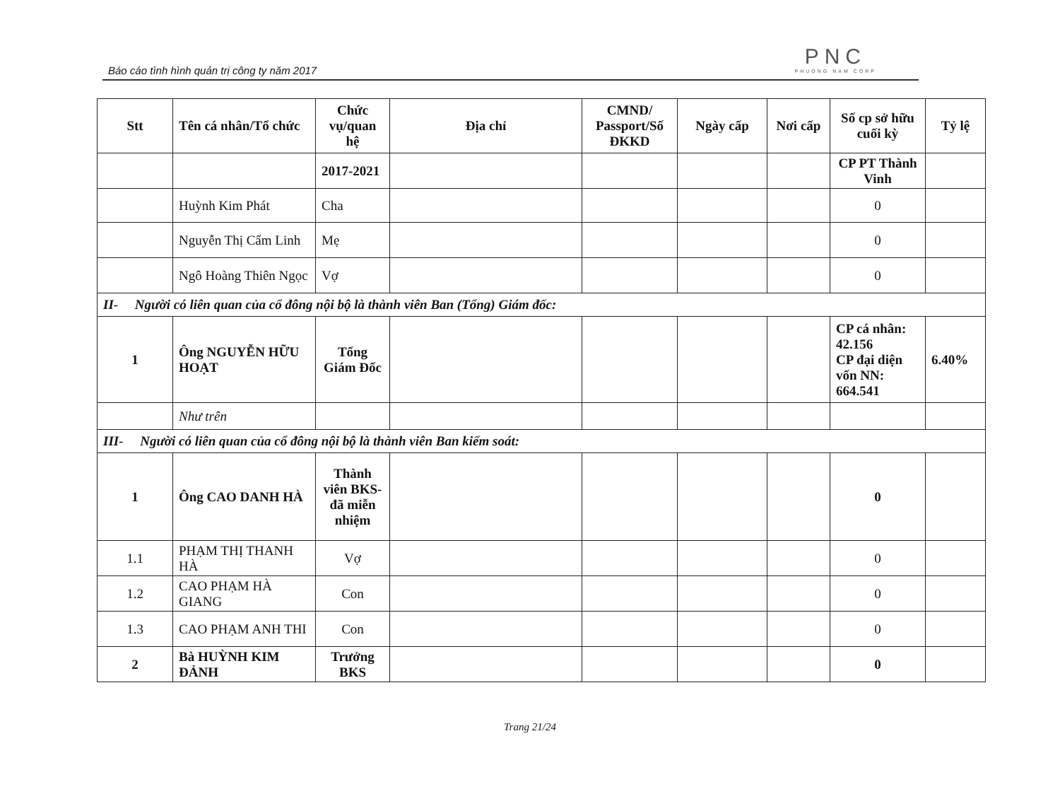Báo cáo tình hình quản trị công ty năm 2017
PNC
PHUONG NAM CORP
| Stt | Tên cá nhân/Tổ chức | Chức vụ/quan hệ | Địa chỉ | CMND/ Passport/Số ĐKKD | Ngày cấp | Nơi cấp | Số cp sở hữu cuối kỳ | Tỷ lệ |
| --- | --- | --- | --- | --- | --- | --- | --- | --- |
| | | 2017-2021 | | | | | CP PT Thành Vinh | |
| | Huỳnh Kim Phát | Cha | | | | | 0 | |
| | Nguyễn Thị Cẩm Linh | Mẹ | | | | | 0 | |
| | Ngô Hoàng Thiên Ngọc | Vợ | | | | | 0 | |
| II- Người có liên quan của cổ đông nội bộ là thành viên Ban (Tổng) Giám đốc: | | | | | | | | |
| 1 | Ông NGUYỄN HỮU HOẠT | Tổng Giám Đốc | | | | | CP cá nhân: 42.156 CP đại diện vốn NN: 664.541 | 6.40% |
| | Như trên | | | | | | | |
| III- Người có liên quan của cổ đông nội bộ là thành viên Ban kiểm soát: | | | | | | | | |
| 1 | Ông CAO DANH HÀ | Thành viên BKS-đã miễn nhiệm | | | | | 0 | |
| 1.1 | PHẠM THỊ THANH HÀ | Vợ | | | | | 0 | |
| 1.2 | CAO PHẠM HÀ GIANG | Con | | | | | 0 | |
| 1.3 | CAO PHẠM ANH THI | Con | | | | | 0 | |
| 2 | Bà HUỲNH KIM ĐẢNH | Trưởng BKS | | | | | 0 | |
Trang 21/24